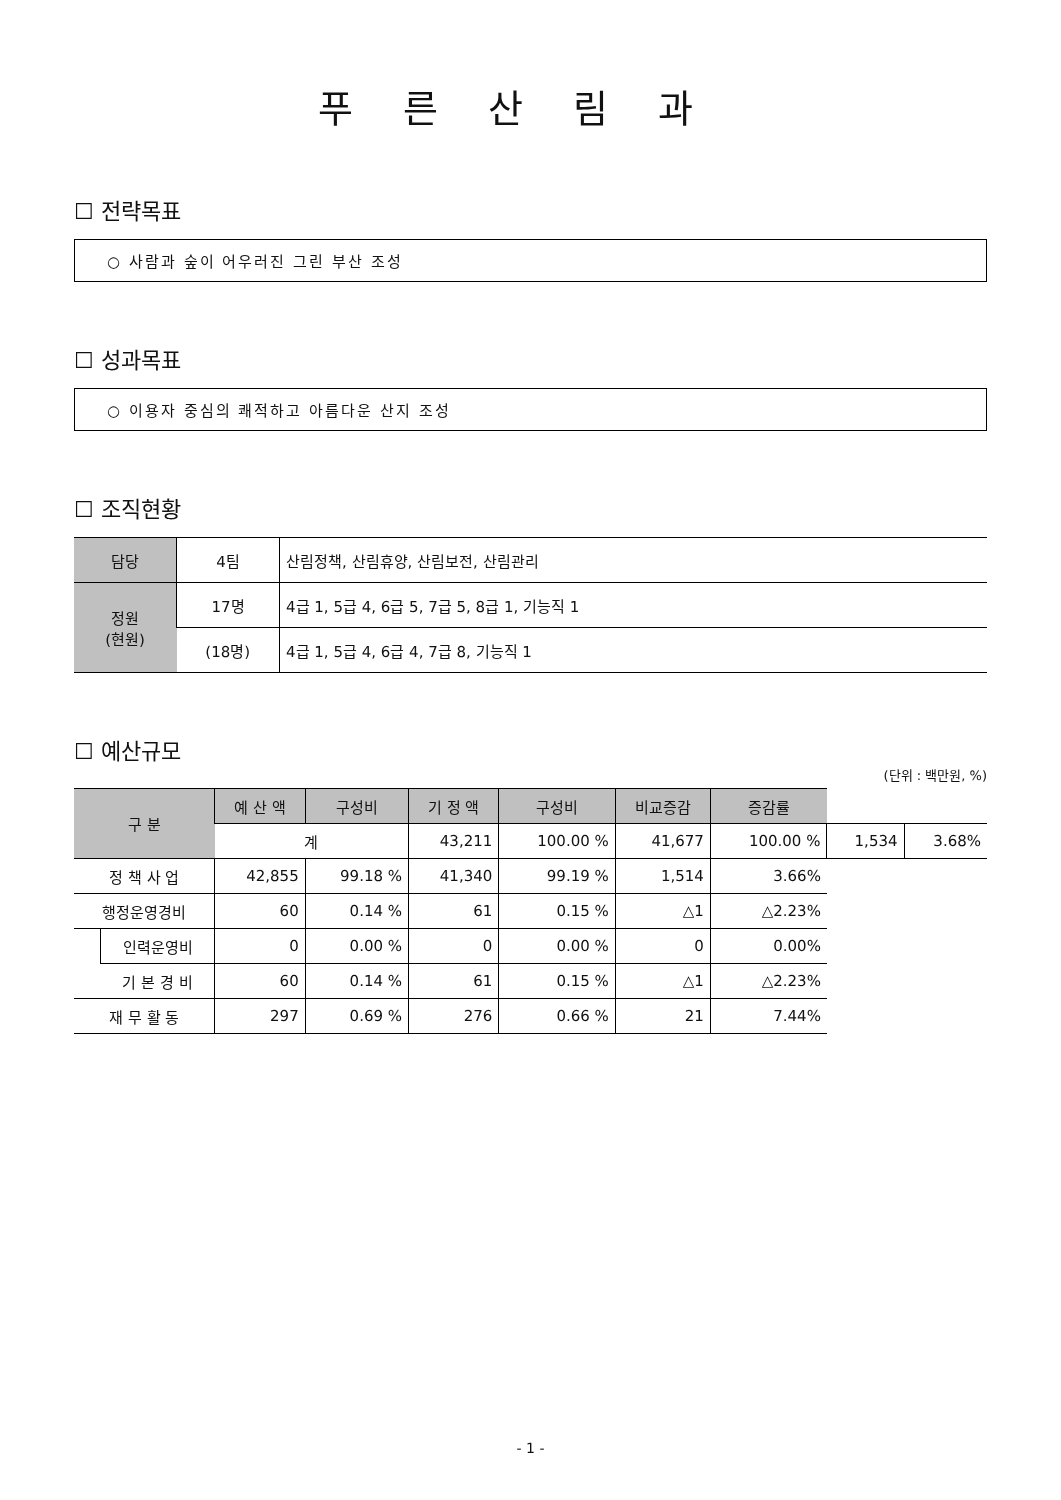푸른산림과
☐ 전략목표
○ 사람과 숲이 어우러진 그린 부산 조성
☐ 성과목표
○ 이용자 중심의 쾌적하고 아름다운 산지 조성
☐ 조직현황
| 담당 | 4팀 | 산림정책, 산림휴양, 산림보전, 산림관리 |
| 정원 (현원) | 17명 | 4급 1, 5급 4, 6급 5, 7급 5, 8급 1, 기능직 1 |
| | (18명) | 4급 1, 5급 4, 6급 4, 7급 8, 기능직 1 |
☐ 예산규모
(단위 : 백만원, %)
| 구 분 | | 예 산 액 | 구성비 | 기 정 액 | 구성비 | 비교증감 | 증감률 | | |
| --- | --- | --- | --- | --- | --- | --- | --- | --- | --- |
| | | 계 | | 43,211 | 100.00 % | 41,677 | 100.00 % | 1,534 | 3.68% |
| 정 책 사 업 | | 42,855 | 99.18 % | 41,340 | 99.19 % | 1,514 | 3.66% | | |
| 행정운영경비 | | 60 | 0.14 % | 61 | 0.15 % | △1 | △2.23% | | |
| | 인력운영비 | 0 | 0.00 % | 0 | 0.00 % | 0 | 0.00% | | |
| | 기 본 경 비 | 60 | 0.14 % | 61 | 0.15 % | △1 | △2.23% | | |
| 재 무 활 동 | | 297 | 0.69 % | 276 | 0.66 % | 21 | 7.44% | | |
- 1 -